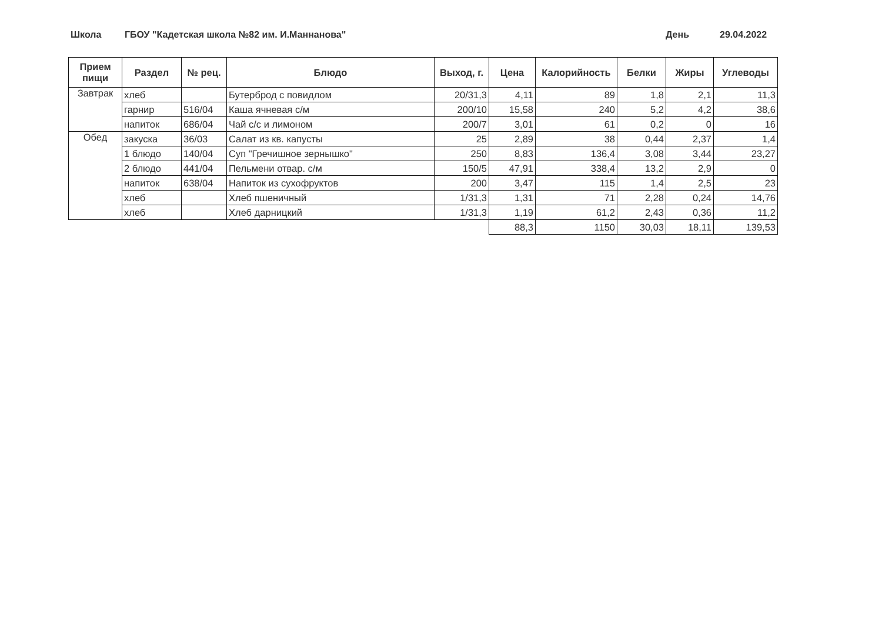Школа
ГБОУ "Кадетская школа №82 им. И.Маннанова"
День 29.04.2022
| Прием пищи | Раздел | № рец. | Блюдо | Выход, г. | Цена | Калорийность | Белки | Жиры | Углеводы |
| --- | --- | --- | --- | --- | --- | --- | --- | --- | --- |
| Завтрак | хлеб | | Бутерброд с повидлом | 20/31,3 | 4,11 | 89 | 1,8 | 2,1 | 11,3 |
| | гарнир | 516/04 | Каша ячневая с/м | 200/10 | 15,58 | 240 | 5,2 | 4,2 | 38,6 |
| | напиток | 686/04 | Чай с/с и лимоном | 200/7 | 3,01 | 61 | 0,2 | 0 | 16 |
| Обед | закуска | 36/03 | Салат из кв. капусты | 25 | 2,89 | 38 | 0,44 | 2,37 | 1,4 |
| | 1 блюдо | 140/04 | Суп "Гречишное зернышко" | 250 | 8,83 | 136,4 | 3,08 | 3,44 | 23,27 |
| | 2 блюдо | 441/04 | Пельмени отвар. с/м | 150/5 | 47,91 | 338,4 | 13,2 | 2,9 | 0 |
| | напиток | 638/04 | Напиток из сухофруктов | 200 | 3,47 | 115 | 1,4 | 2,5 | 23 |
| | хлеб | | Хлеб пшеничный | 1/31,3 | 1,31 | 71 | 2,28 | 0,24 | 14,76 |
| | хлеб | | Хлеб дарницкий | 1/31,3 | 1,19 | 61,2 | 2,43 | 0,36 | 11,2 |
| | | | | | 88,3 | 1150 | 30,03 | 18,11 | 139,53 |